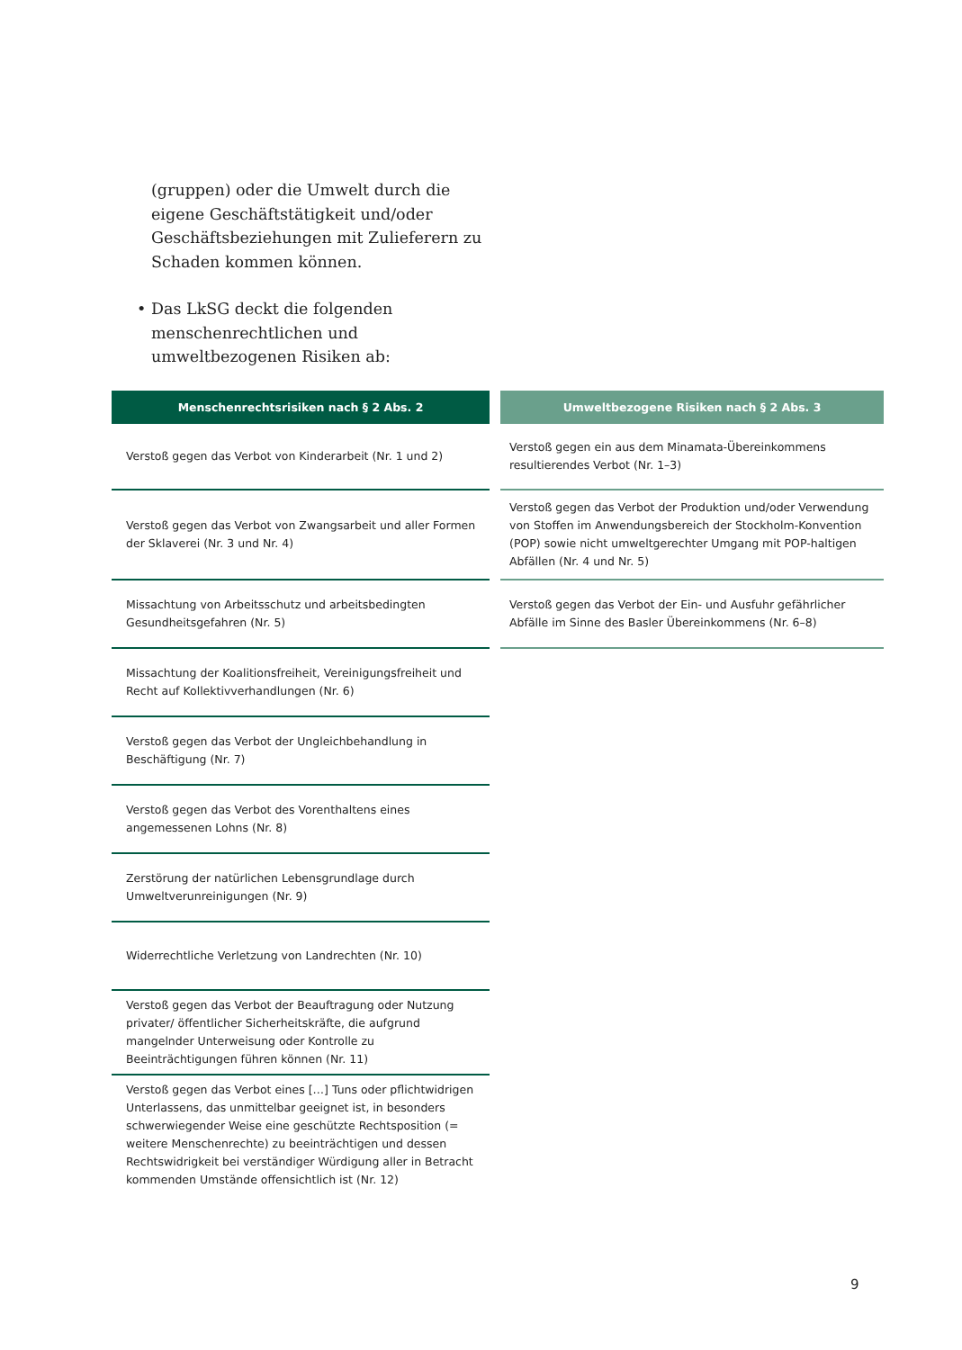(gruppen) oder die Umwelt durch die eigene Geschäftstätigkeit und/oder Geschäftsbezie­hungen mit Zulieferern zu Schaden kommen können.
• Das LkSG deckt die folgenden menschenrecht­lichen und umweltbezogenen Risiken ab:
| Menschenrechtsrisiken nach § 2 Abs. 2 |
| --- |
| Verstoß gegen das Verbot von Kinderarbeit (Nr. 1 und 2) |
| Verstoß gegen das Verbot von Zwangsarbeit und aller Formen der Sklaverei (Nr. 3 und Nr. 4) |
| Missachtung von Arbeitsschutz und arbeitsbedingten Gesundheits­gefahren (Nr. 5) |
| Missachtung der Koalitionsfreiheit, Vereinigungsfreiheit und Recht auf Kollektivverhandlungen (Nr. 6) |
| Verstoß gegen das Verbot der Ungleichbehandlung in Beschäftigung (Nr. 7) |
| Verstoß gegen das Verbot des Vorenthaltens eines angemessenen Lohns (Nr. 8) |
| Zerstörung der natürlichen Lebensgrundlage durch Umweltverunrei­nigungen (Nr. 9) |
| Widerrechtliche Verletzung von Landrechten (Nr. 10) |
| Verstoß gegen das Verbot der Beauftragung oder Nutzung privater/ öffentlicher Sicherheitskräfte, die aufgrund mangelnder Unterweisung oder Kontrolle zu Beeinträchtigungen führen können (Nr. 11) |
| Verstoß gegen das Verbot eines […] Tuns oder pflichtwidrigen Unter­lassens, das unmittelbar geeignet ist, in besonders schwerwiegender Weise eine geschützte Rechtsposition (= weitere Menschenrechte) zu beeinträchtigen und dessen Rechtswidrigkeit bei verständiger Würdi­gung aller in Betracht kommenden Umstände offensichtlich ist (Nr. 12) |
| Umweltbezogene Risiken nach § 2 Abs. 3 |
| --- |
| Verstoß gegen ein aus dem Minamata-Übereinkommens resultierendes Verbot (Nr. 1–3) |
| Verstoß gegen das Verbot der Produktion und/oder Verwendung von Stoffen im Anwendungsbereich der Stockholm-Konvention (POP) sowie nicht umweltgerechter Umgang mit POP-haltigen Abfällen (Nr. 4 und Nr. 5) |
| Verstoß gegen das Verbot der Ein- und Ausfuhr gefährlicher Abfälle im Sinne des Basler Übereinkommens (Nr. 6–8) |
9